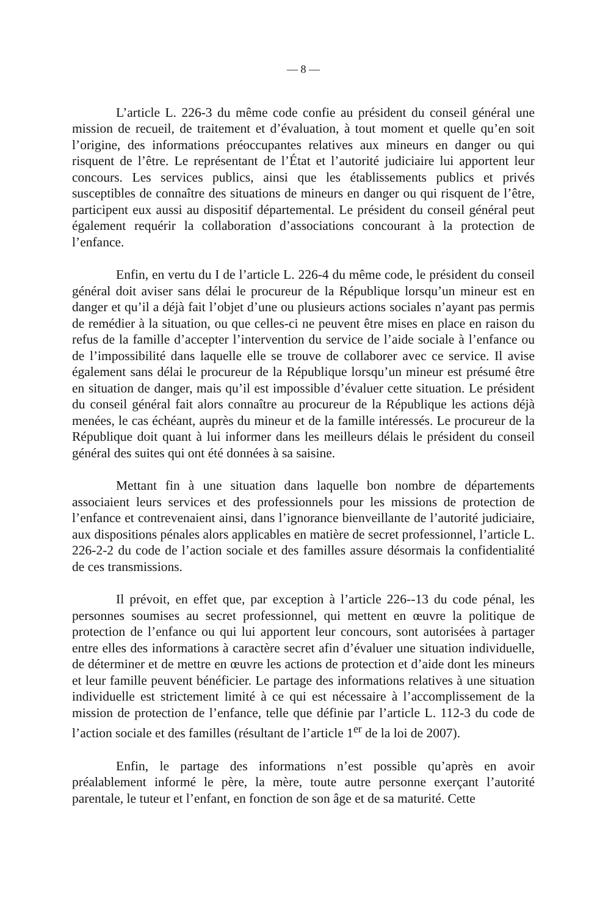— 8 —
L’article L. 226-3 du même code confie au président du conseil général une mission de recueil, de traitement et d’évaluation, à tout moment et quelle qu’en soit l’origine, des informations préoccupantes relatives aux mineurs en danger ou qui risquent de l’être. Le représentant de l’État et l’autorité judiciaire lui apportent leur concours. Les services publics, ainsi que les établissements publics et privés susceptibles de connaître des situations de mineurs en danger ou qui risquent de l’être, participent eux aussi au dispositif départemental. Le président du conseil général peut également requérir la collaboration d’associations concourant à la protection de l’enfance.
Enfin, en vertu du I de l’article L. 226-4 du même code, le président du conseil général doit aviser sans délai le procureur de la République lorsqu’un mineur est en danger et qu’il a déjà fait l’objet d’une ou plusieurs actions sociales n’ayant pas permis de remédier à la situation, ou que celles-ci ne peuvent être mises en place en raison du refus de la famille d’accepter l’intervention du service de l’aide sociale à l’enfance ou de l’impossibilité dans laquelle elle se trouve de collaborer avec ce service. Il avise également sans délai le procureur de la République lorsqu’un mineur est présumé être en situation de danger, mais qu’il est impossible d’évaluer cette situation. Le président du conseil général fait alors connaître au procureur de la République les actions déjà menées, le cas échéant, auprès du mineur et de la famille intéressés. Le procureur de la République doit quant à lui informer dans les meilleurs délais le président du conseil général des suites qui ont été données à sa saisine.
Mettant fin à une situation dans laquelle bon nombre de départements associaient leurs services et des professionnels pour les missions de protection de l’enfance et contrevenaient ainsi, dans l’ignorance bienveillante de l’autorité judiciaire, aux dispositions pénales alors applicables en matière de secret professionnel, l’article L. 226-2-2 du code de l’action sociale et des familles assure désormais la confidentialité de ces transmissions.
Il prévoit, en effet que, par exception à l’article 226--13 du code pénal, les personnes soumises au secret professionnel, qui mettent en œuvre la politique de protection de l’enfance ou qui lui apportent leur concours, sont autorisées à partager entre elles des informations à caractère secret afin d’évaluer une situation individuelle, de déterminer et de mettre en œuvre les actions de protection et d’aide dont les mineurs et leur famille peuvent bénéficier. Le partage des informations relatives à une situation individuelle est strictement limité à ce qui est nécessaire à l’accomplissement de la mission de protection de l’enfance, telle que définie par l’article L. 112-3 du code de l’action sociale et des familles (résultant de l’article 1<sup>er</sup> de la loi de 2007).
Enfin, le partage des informations n’est possible qu’après en avoir préalablement informé le père, la mère, toute autre personne exerçant l’autorité parentale, le tuteur et l’enfant, en fonction de son âge et de sa maturité. Cette